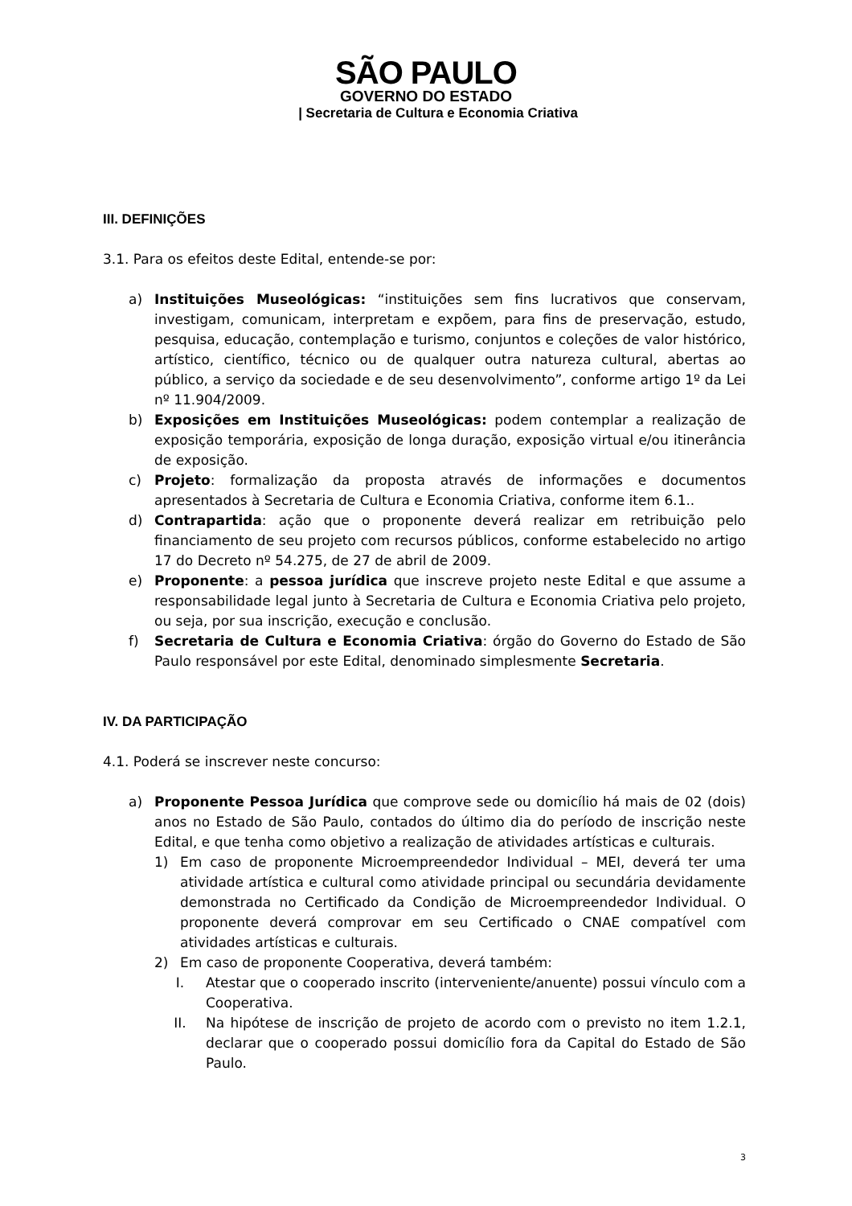SÃO PAULO
GOVERNO DO ESTADO
| Secretaria de Cultura e Economia Criativa
III. DEFINIÇÕES
3.1. Para os efeitos deste Edital, entende-se por:
a) Instituições Museológicas: “instituições sem fins lucrativos que conservam, investigam, comunicam, interpretam e expõem, para fins de preservação, estudo, pesquisa, educação, contemplação e turismo, conjuntos e coleções de valor histórico, artístico, científico, técnico ou de qualquer outra natureza cultural, abertas ao público, a serviço da sociedade e de seu desenvolvimento”, conforme artigo 1º da Lei nº 11.904/2009.
b) Exposições em Instituições Museológicas: podem contemplar a realização de exposição temporária, exposição de longa duração, exposição virtual e/ou itinerância de exposição.
c) Projeto: formalização da proposta através de informações e documentos apresentados à Secretaria de Cultura e Economia Criativa, conforme item 6.1..
d) Contrapartida: ação que o proponente deverá realizar em retribuição pelo financiamento de seu projeto com recursos públicos, conforme estabelecido no artigo 17 do Decreto nº 54.275, de 27 de abril de 2009.
e) Proponente: a pessoa jurídica que inscreve projeto neste Edital e que assume a responsabilidade legal junto à Secretaria de Cultura e Economia Criativa pelo projeto, ou seja, por sua inscrição, execução e conclusão.
f) Secretaria de Cultura e Economia Criativa: órgão do Governo do Estado de São Paulo responsável por este Edital, denominado simplesmente Secretaria.
IV. DA PARTICIPAÇÃO
4.1. Poderá se inscrever neste concurso:
a) Proponente Pessoa Jurídica que comprove sede ou domicílio há mais de 02 (dois) anos no Estado de São Paulo, contados do último dia do período de inscrição neste Edital, e que tenha como objetivo a realização de atividades artísticas e culturais.
1) Em caso de proponente Microempreendedor Individual – MEI, deverá ter uma atividade artística e cultural como atividade principal ou secundária devidamente demonstrada no Certificado da Condição de Microempreendedor Individual. O proponente deverá comprovar em seu Certificado o CNAE compatível com atividades artísticas e culturais.
2) Em caso de proponente Cooperativa, deverá também:
I. Atestar que o cooperado inscrito (interveniente/anuente) possui vínculo com a Cooperativa.
II. Na hipótese de inscrição de projeto de acordo com o previsto no item 1.2.1, declarar que o cooperado possui domicílio fora da Capital do Estado de São Paulo.
3